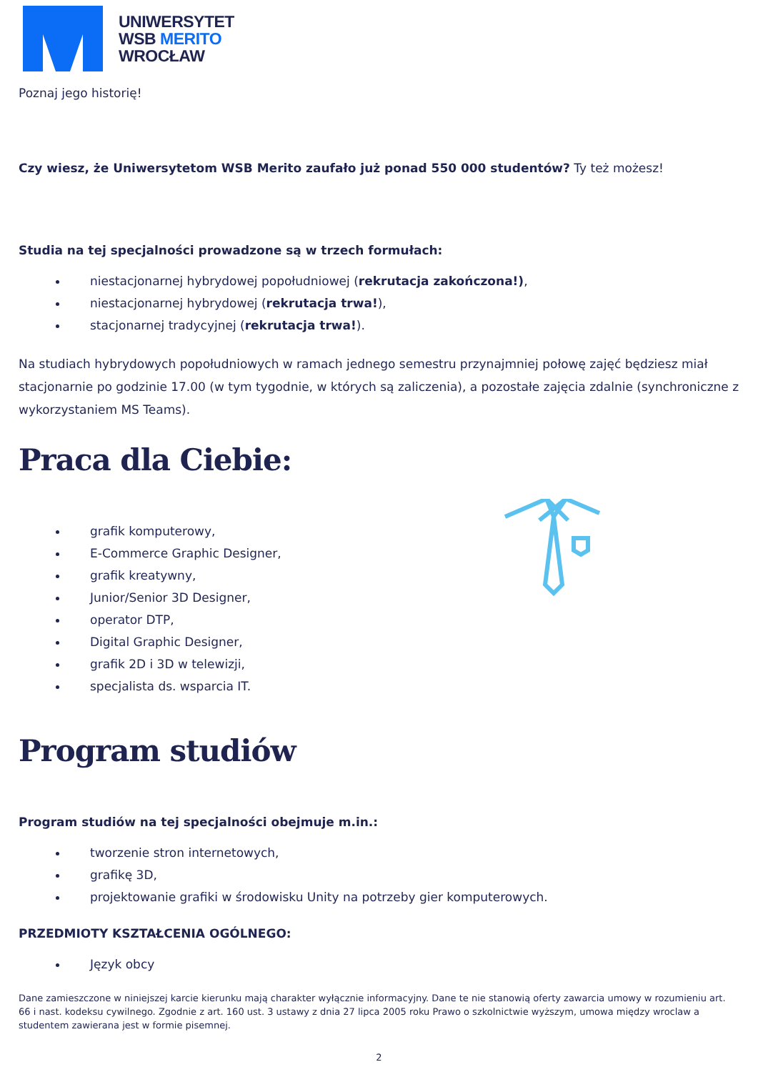UNIWERSYTET
WSB MERITO
WROCŁAW
Poznaj jego historię!
Czy wiesz, że Uniwersytetom WSB Merito zaufało już ponad 550 000 studentów? Ty też możesz!
Studia na tej specjalności prowadzone są w trzech formułach:
niestacjonarnej hybrydowej popołudniowej (rekrutacja zakończona!),
niestacjonarnej hybrydowej (rekrutacja trwa!),
stacjonarnej tradycyjnej (rekrutacja trwa!).
Na studiach hybrydowych popołudniowych w ramach jednego semestru przynajmniej połowę zajęć będziesz miał stacjonarnie po godzinie 17.00 (w tym tygodnie, w których są zaliczenia), a pozostałe zajęcia zdalnie (synchroniczne z wykorzystaniem MS Teams).
Praca dla Ciebie:
grafik komputerowy,
E-Commerce Graphic Designer,
grafik kreatywny,
Junior/Senior 3D Designer,
operator DTP,
Digital Graphic Designer,
grafik 2D i 3D w telewizji,
specjalista ds. wsparcia IT.
Program studiów
Program studiów na tej specjalności obejmuje m.in.:
tworzenie stron internetowych,
grafikę 3D,
projektowanie grafiki w środowisku Unity na potrzeby gier komputerowych.
PRZEDMIOTY KSZTAŁCENIA OGÓLNEGO:
Język obcy
Dane zamieszczone w niniejszej karcie kierunku mają charakter wyłącznie informacyjny. Dane te nie stanowią oferty zawarcia umowy w rozumieniu art. 66 i nast. kodeksu cywilnego. Zgodnie z art. 160 ust. 3 ustawy z dnia 27 lipca 2005 roku Prawo o szkolnictwie wyższym, umowa między wroclaw a studentem zawierana jest w formie pisemnej.
2